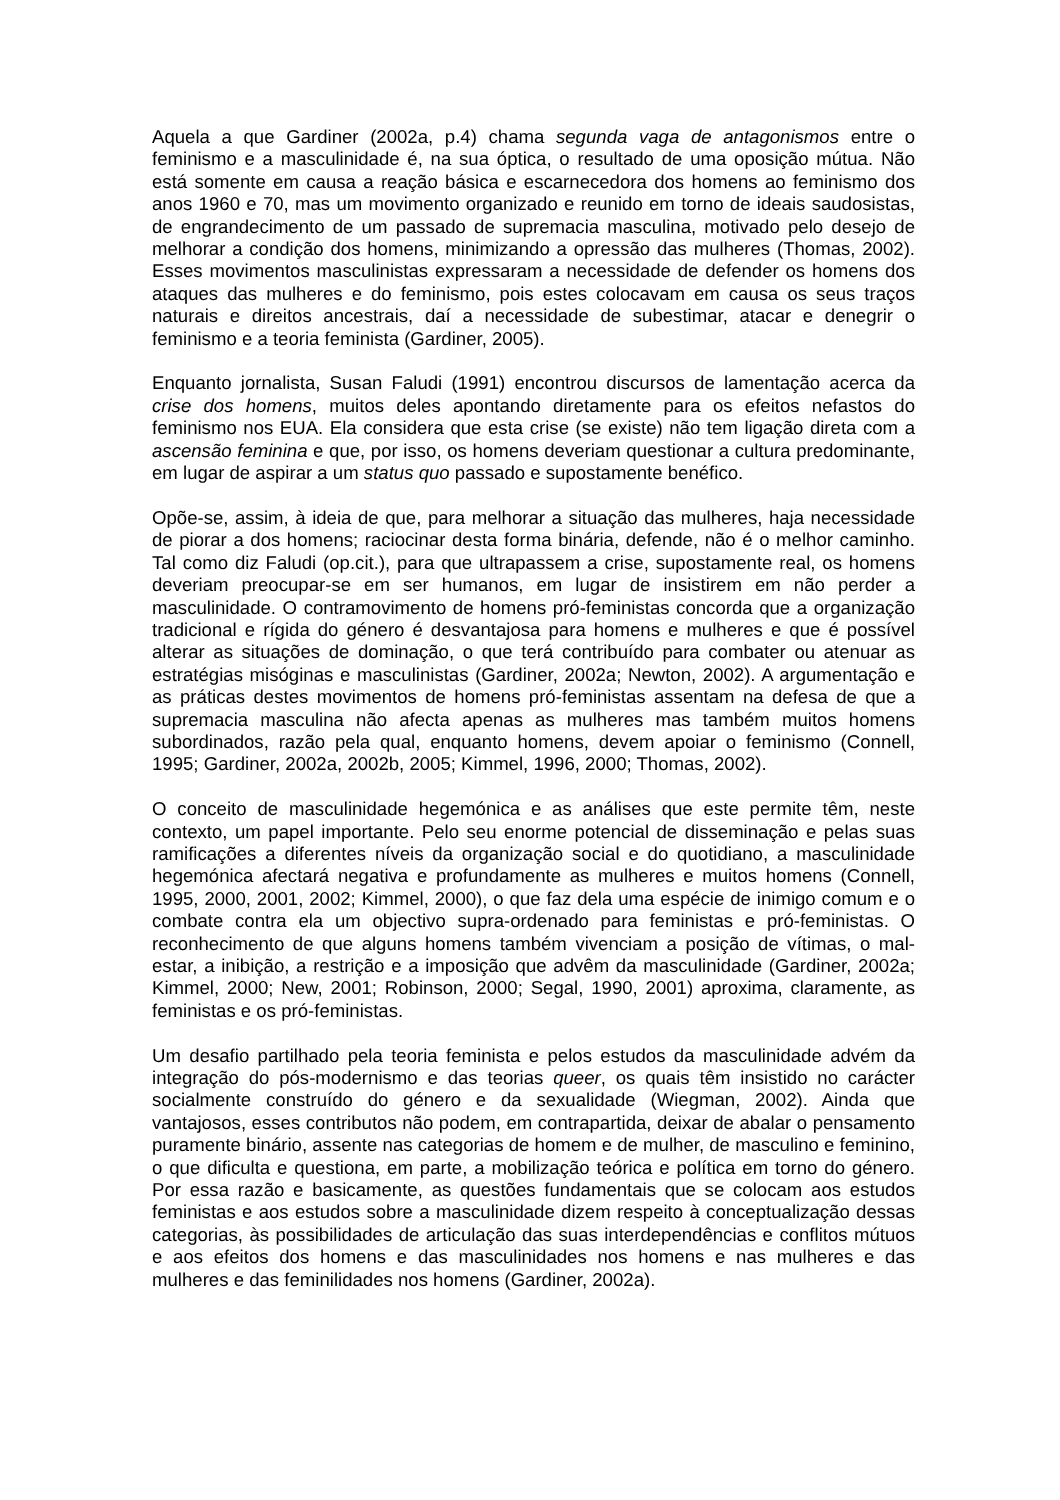Aquela a que Gardiner (2002a, p.4) chama segunda vaga de antagonismos entre o feminismo e a masculinidade é, na sua óptica, o resultado de uma oposição mútua. Não está somente em causa a reação básica e escarnecedora dos homens ao feminismo dos anos 1960 e 70, mas um movimento organizado e reunido em torno de ideais saudosistas, de engrandecimento de um passado de supremacia masculina, motivado pelo desejo de melhorar a condição dos homens, minimizando a opressão das mulheres (Thomas, 2002). Esses movimentos masculinistas expressaram a necessidade de defender os homens dos ataques das mulheres e do feminismo, pois estes colocavam em causa os seus traços naturais e direitos ancestrais, daí a necessidade de subestimar, atacar e denegrir o feminismo e a teoria feminista (Gardiner, 2005).
Enquanto jornalista, Susan Faludi (1991) encontrou discursos de lamentação acerca da crise dos homens, muitos deles apontando diretamente para os efeitos nefastos do feminismo nos EUA. Ela considera que esta crise (se existe) não tem ligação direta com a ascensão feminina e que, por isso, os homens deveriam questionar a cultura predominante, em lugar de aspirar a um status quo passado e supostamente benéfico.
Opõe-se, assim, à ideia de que, para melhorar a situação das mulheres, haja necessidade de piorar a dos homens; raciocinar desta forma binária, defende, não é o melhor caminho. Tal como diz Faludi (op.cit.), para que ultrapassem a crise, supostamente real, os homens deveriam preocupar-se em ser humanos, em lugar de insistirem em não perder a masculinidade. O contramovimento de homens pró-feministas concorda que a organização tradicional e rígida do género é desvantajosa para homens e mulheres e que é possível alterar as situações de dominação, o que terá contribuído para combater ou atenuar as estratégias misóginas e masculinistas (Gardiner, 2002a; Newton, 2002). A argumentação e as práticas destes movimentos de homens pró-feministas assentam na defesa de que a supremacia masculina não afecta apenas as mulheres mas também muitos homens subordinados, razão pela qual, enquanto homens, devem apoiar o feminismo (Connell, 1995; Gardiner, 2002a, 2002b, 2005; Kimmel, 1996, 2000; Thomas, 2002).
O conceito de masculinidade hegemónica e as análises que este permite têm, neste contexto, um papel importante. Pelo seu enorme potencial de disseminação e pelas suas ramificações a diferentes níveis da organização social e do quotidiano, a masculinidade hegemónica afectará negativa e profundamente as mulheres e muitos homens (Connell, 1995, 2000, 2001, 2002; Kimmel, 2000), o que faz dela uma espécie de inimigo comum e o combate contra ela um objectivo supra-ordenado para feministas e pró-feministas. O reconhecimento de que alguns homens também vivenciam a posição de vítimas, o mal-estar, a inibição, a restrição e a imposição que advêm da masculinidade (Gardiner, 2002a; Kimmel, 2000; New, 2001; Robinson, 2000; Segal, 1990, 2001) aproxima, claramente, as feministas e os pró-feministas.
Um desafio partilhado pela teoria feminista e pelos estudos da masculinidade advém da integração do pós-modernismo e das teorias queer, os quais têm insistido no carácter socialmente construído do género e da sexualidade (Wiegman, 2002). Ainda que vantajosos, esses contributos não podem, em contrapartida, deixar de abalar o pensamento puramente binário, assente nas categorias de homem e de mulher, de masculino e feminino, o que dificulta e questiona, em parte, a mobilização teórica e política em torno do género. Por essa razão e basicamente, as questões fundamentais que se colocam aos estudos feministas e aos estudos sobre a masculinidade dizem respeito à conceptualização dessas categorias, às possibilidades de articulação das suas interdependências e conflitos mútuos e aos efeitos dos homens e das masculinidades nos homens e nas mulheres e das mulheres e das feminilidades nos homens (Gardiner, 2002a).